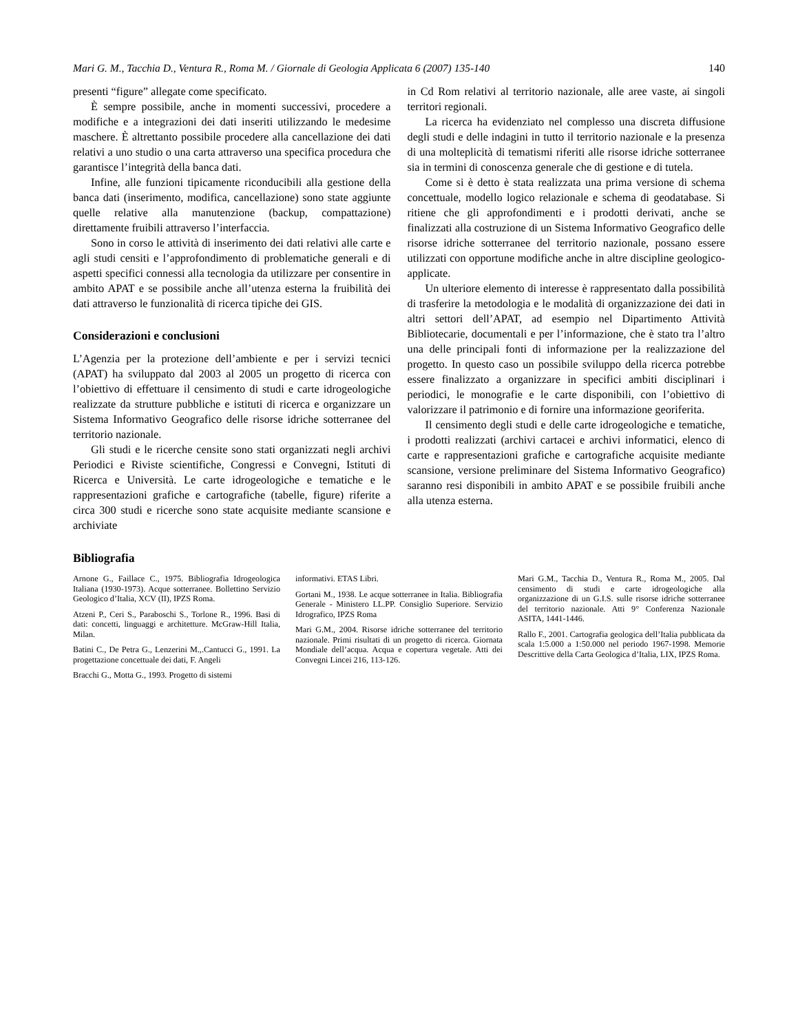Mari G. M., Tacchia D., Ventura R., Roma M. / Giornale di Geologia Applicata 6 (2007) 135-140 140
presenti “figure” allegate come specificato.
È sempre possibile, anche in momenti successivi, procedere a modifiche e a integrazioni dei dati inseriti utilizzando le medesime maschere. È altrettanto possibile procedere alla cancellazione dei dati relativi a uno studio o una carta attraverso una specifica procedura che garantisce l’integrità della banca dati.
Infine, alle funzioni tipicamente riconducibili alla gestione della banca dati (inserimento, modifica, cancellazione) sono state aggiunte quelle relative alla manutenzione (backup, compattazione) direttamente fruibili attraverso l’interfaccia.
Sono in corso le attività di inserimento dei dati relativi alle carte e agli studi censiti e l’approfondimento di problematiche generali e di aspetti specifici connessi alla tecnologia da utilizzare per consentire in ambito APAT e se possibile anche all’utenza esterna la fruibilità dei dati attraverso le funzionalità di ricerca tipiche dei GIS.
Considerazioni e conclusioni
L’Agenzia per la protezione dell’ambiente e per i servizi tecnici (APAT) ha sviluppato dal 2003 al 2005 un progetto di ricerca con l’obiettivo di effettuare il censimento di studi e carte idrogeologiche realizzate da strutture pubbliche e istituti di ricerca e organizzare un Sistema Informativo Geografico delle risorse idriche sotterranee del territorio nazionale.
Gli studi e le ricerche censite sono stati organizzati negli archivi Periodici e Riviste scientifiche, Congressi e Convegni, Istituti di Ricerca e Università. Le carte idrogeologiche e tematiche e le rappresentazioni grafiche e cartografiche (tabelle, figure) riferite a circa 300 studi e ricerche sono state acquisite mediante scansione e archiviate
in Cd Rom relativi al territorio nazionale, alle aree vaste, ai singoli territori regionali.
La ricerca ha evidenziato nel complesso una discreta diffusione degli studi e delle indagini in tutto il territorio nazionale e la presenza di una molteplicità di tematismi riferiti alle risorse idriche sotterranee sia in termini di conoscenza generale che di gestione e di tutela.
Come si è detto è stata realizzata una prima versione di schema concettuale, modello logico relazionale e schema di geodatabase. Si ritiene che gli approfondimenti e i prodotti derivati, anche se finalizzati alla costruzione di un Sistema Informativo Geografico delle risorse idriche sotterranee del territorio nazionale, possano essere utilizzati con opportune modifiche anche in altre discipline geologico-applicate.
Un ulteriore elemento di interesse è rappresentato dalla possibilità di trasferire la metodologia e le modalità di organizzazione dei dati in altri settori dell’APAT, ad esempio nel Dipartimento Attività Bibliotecarie, documentali e per l’informazione, che è stato tra l’altro una delle principali fonti di informazione per la realizzazione del progetto. In questo caso un possibile sviluppo della ricerca potrebbe essere finalizzato a organizzare in specifici ambiti disciplinari i periodici, le monografie e le carte disponibili, con l’obiettivo di valorizzare il patrimonio e di fornire una informazione georiferita.
Il censimento degli studi e delle carte idrogeologiche e tematiche, i prodotti realizzati (archivi cartacei e archivi informatici, elenco di carte e rappresentazioni grafiche e cartografiche acquisite mediante scansione, versione preliminare del Sistema Informativo Geografico) saranno resi disponibili in ambito APAT e se possibile fruibili anche alla utenza esterna.
Bibliografia
Arnone G., Faillace C., 1975. Bibliografia Idrogeologica Italiana (1930-1973). Acque sotterranee. Bollettino Servizio Geologico d’Italia, XCV (II), IPZS Roma.
Atzeni P., Ceri S., Paraboschi S., Torlone R., 1996. Basi di dati: concetti, linguaggi e architetture. McGraw-Hill Italia, Milan.
Batini C., De Petra G., Lenzerini M.,.Cantucci G., 1991. La progettazione concettuale dei dati, F. Angeli
Bracchi G., Motta G., 1993. Progetto di sistemi
informativi. ETAS Libri.
Gortani M., 1938. Le acque sotterranee in Italia. Bibliografia Generale - Ministero LL.PP. Consiglio Superiore. Servizio Idrografico, IPZS Roma
Mari G.M., 2004. Risorse idriche sotterranee del territorio nazionale. Primi risultati di un progetto di ricerca. Giornata Mondiale dell’acqua. Acqua e copertura vegetale. Atti dei Convegni Lincei 216, 113-126.
Mari G.M., Tacchia D., Ventura R., Roma M., 2005. Dal censimento di studi e carte idrogeologiche alla organizzazione di un G.I.S. sulle risorse idriche sotterranee del territorio nazionale. Atti 9° Conferenza Nazionale ASITA, 1441-1446.
Rallo F., 2001. Cartografia geologica dell’Italia pubblicata da scala 1:5.000 a 1:50.000 nel periodo 1967-1998. Memorie Descrittive della Carta Geologica d’Italia, LIX, IPZS Roma.